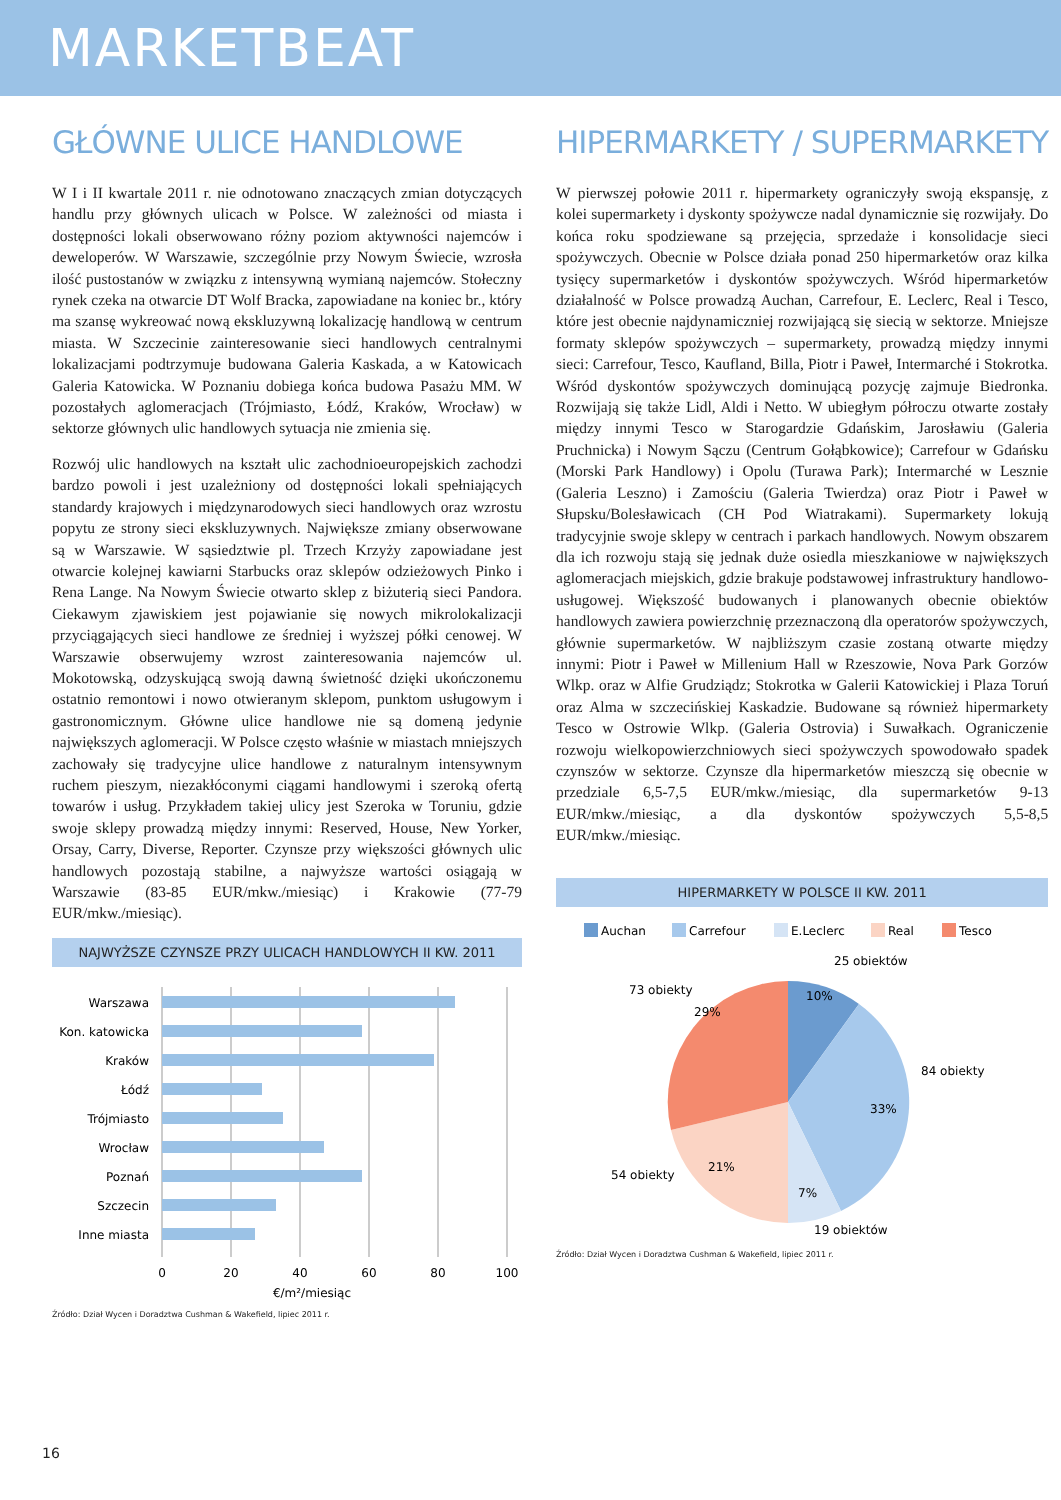MARKETBEAT
GŁÓWNE ULICE HANDLOWE
W I i II kwartale 2011 r. nie odnotowano znaczących zmian dotyczących handlu przy głównych ulicach w Polsce. W zależności od miasta i dostępności lokali obserwowano różny poziom aktywności najemców i deweloperów. W Warszawie, szczególnie przy Nowym Świecie, wzrosła ilość pustostanów w związku z intensywną wymianą najemców. Stołeczny rynek czeka na otwarcie DT Wolf Bracka, zapowiadane na koniec br., który ma szansę wykreować nową ekskluzywną lokalizację handlową w centrum miasta. W Szczecinie zainteresowanie sieci handlowych centralnymi lokalizacjami podtrzymuje budowana Galeria Kaskada, a w Katowicach Galeria Katowicka. W Poznaniu dobiega końca budowa Pasażu MM. W pozostałych aglomeracjach (Trójmiasto, Łódź, Kraków, Wrocław) w sektorze głównych ulic handlowych sytuacja nie zmienia się.
Rozwój ulic handlowych na kształt ulic zachodnioeuropejskich zachodzi bardzo powoli i jest uzależniony od dostępności lokali spełniających standardy krajowych i międzynarodowych sieci handlowych oraz wzrostu popytu ze strony sieci ekskluzywnych. Największe zmiany obserwowane są w Warszawie. W sąsiedztwie pl. Trzech Krzyży zapowiadane jest otwarcie kolejnej kawiarni Starbucks oraz sklepów odzieżowych Pinko i Rena Lange. Na Nowym Świecie otwarto sklep z biżuterią sieci Pandora. Ciekawym zjawiskiem jest pojawianie się nowych mikrolokalizacji przyciągających sieci handlowe ze średniej i wyższej półki cenowej. W Warszawie obserwujemy wzrost zainteresowania najemców ul. Mokotowską, odzyskującą swoją dawną świetność dzięki ukończonemu ostatnio remontowi i nowo otwieranym sklepom, punktom usługowym i gastronomicznym. Główne ulice handlowe nie są domeną jedynie największych aglomeracji. W Polsce często właśnie w miastach mniejszych zachowały się tradycyjne ulice handlowe z naturalnym intensywnym ruchem pieszym, niezakłóconymi ciągami handlowymi i szeroką ofertą towarów i usług. Przykładem takiej ulicy jest Szeroka w Toruniu, gdzie swoje sklepy prowadzą między innymi: Reserved, House, New Yorker, Orsay, Carry, Diverse, Reporter. Czynsze przy większości głównych ulic handlowych pozostają stabilne, a najwyższe wartości osiągają w Warszawie (83-85 EUR/mkw./miesiąc) i Krakowie (77-79 EUR/mkw./miesiąc).
NAJWYŻSZE CZYNSZE PRZY ULICACH HANDLOWYCH II KW. 2011
Warszawa
Kon. katowicka
Kraków
Łódź
Trójmiasto
Wrocław
Poznań
Szczecin
Inne miasta
0
20
40
60
80
100
€/m²/miesiąc
Źródło: Dział Wycen i Doradztwa Cushman & Wakefield, lipiec 2011 r.
HIPERMARKETY / SUPERMARKETY
W pierwszej połowie 2011 r. hipermarkety ograniczyły swoją ekspansję, z kolei supermarkety i dyskonty spożywcze nadal dynamicznie się rozwijały. Do końca roku spodziewane są przejęcia, sprzedaże i konsolidacje sieci spożywczych. Obecnie w Polsce działa ponad 250 hipermarketów oraz kilka tysięcy supermarketów i dyskontów spożywczych. Wśród hipermarketów działalność w Polsce prowadzą Auchan, Carrefour, E. Leclerc, Real i Tesco, które jest obecnie najdynamiczniej rozwijającą się siecią w sektorze. Mniejsze formaty sklepów spożywczych – supermarkety, prowadzą między innymi sieci: Carrefour, Tesco, Kaufland, Billa, Piotr i Paweł, Intermarché i Stokrotka. Wśród dyskontów spożywczych dominującą pozycję zajmuje Biedronka. Rozwijają się także Lidl, Aldi i Netto. W ubiegłym półroczu otwarte zostały między innymi Tesco w Starogardzie Gdańskim, Jarosławiu (Galeria Pruchnicka) i Nowym Sączu (Centrum Gołąbkowice); Carrefour w Gdańsku (Morski Park Handlowy) i Opolu (Turawa Park); Intermarché w Lesznie (Galeria Leszno) i Zamościu (Galeria Twierdza) oraz Piotr i Paweł w Słupsku/Bolesławicach (CH Pod Wiatrakami). Supermarkety lokują tradycyjnie swoje sklepy w centrach i parkach handlowych. Nowym obszarem dla ich rozwoju stają się jednak duże osiedla mieszkaniowe w największych aglomeracjach miejskich, gdzie brakuje podstawowej infrastruktury handlowo-usługowej. Większość budowanych i planowanych obecnie obiektów handlowych zawiera powierzchnię przeznaczoną dla operatorów spożywczych, głównie supermarketów. W najbliższym czasie zostaną otwarte między innymi: Piotr i Paweł w Millenium Hall w Rzeszowie, Nova Park Gorzów Wlkp. oraz w Alfie Grudziądz; Stokrotka w Galerii Katowickiej i Plaza Toruń oraz Alma w szczecińskiej Kaskadzie. Budowane są również hipermarkety Tesco w Ostrowie Wlkp. (Galeria Ostrovia) i Suwałkach. Ograniczenie rozwoju wielkopowierzchniowych sieci spożywczych spowodowało spadek czynszów w sektorze. Czynsze dla hipermarketów mieszczą się obecnie w przedziale 6,5-7,5 EUR/mkw./miesiąc, dla supermarketów 9-13 EUR/mkw./miesiąc, a dla dyskontów spożywczych 5,5-8,5 EUR/mkw./miesiąc.
HIPERMARKETY W POLSCE II KW. 2011
Auchan
Carrefour
E.Leclerc
Real
Tesco
10%
33%
7%
21%
29%
25 obiektów
84 obiekty
19 obiektów
54 obiekty
73 obiekty
Źródło: Dział Wycen i Doradztwa Cushman & Wakefield, lipiec 2011 r.
16